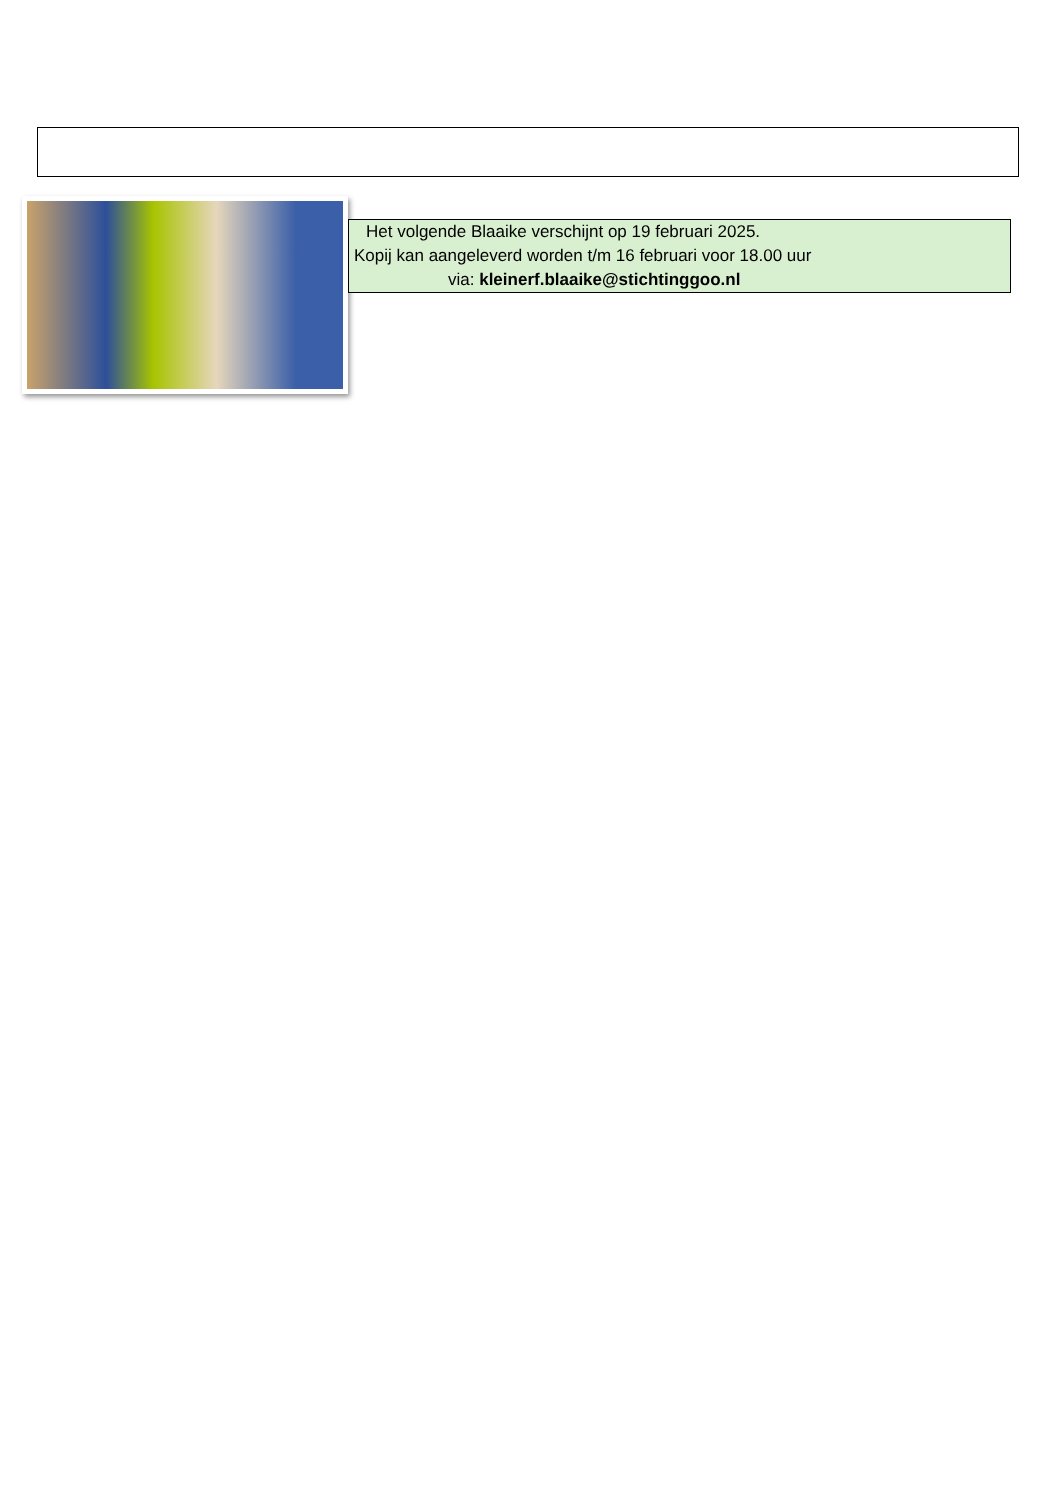Het volgende Blaaike verschijnt op 19 februari 2025.
Kopij kan aangeleverd worden t/m 16 februari voor 18.00 uur
via: kleinerf.blaaike@stichtinggoo.nl